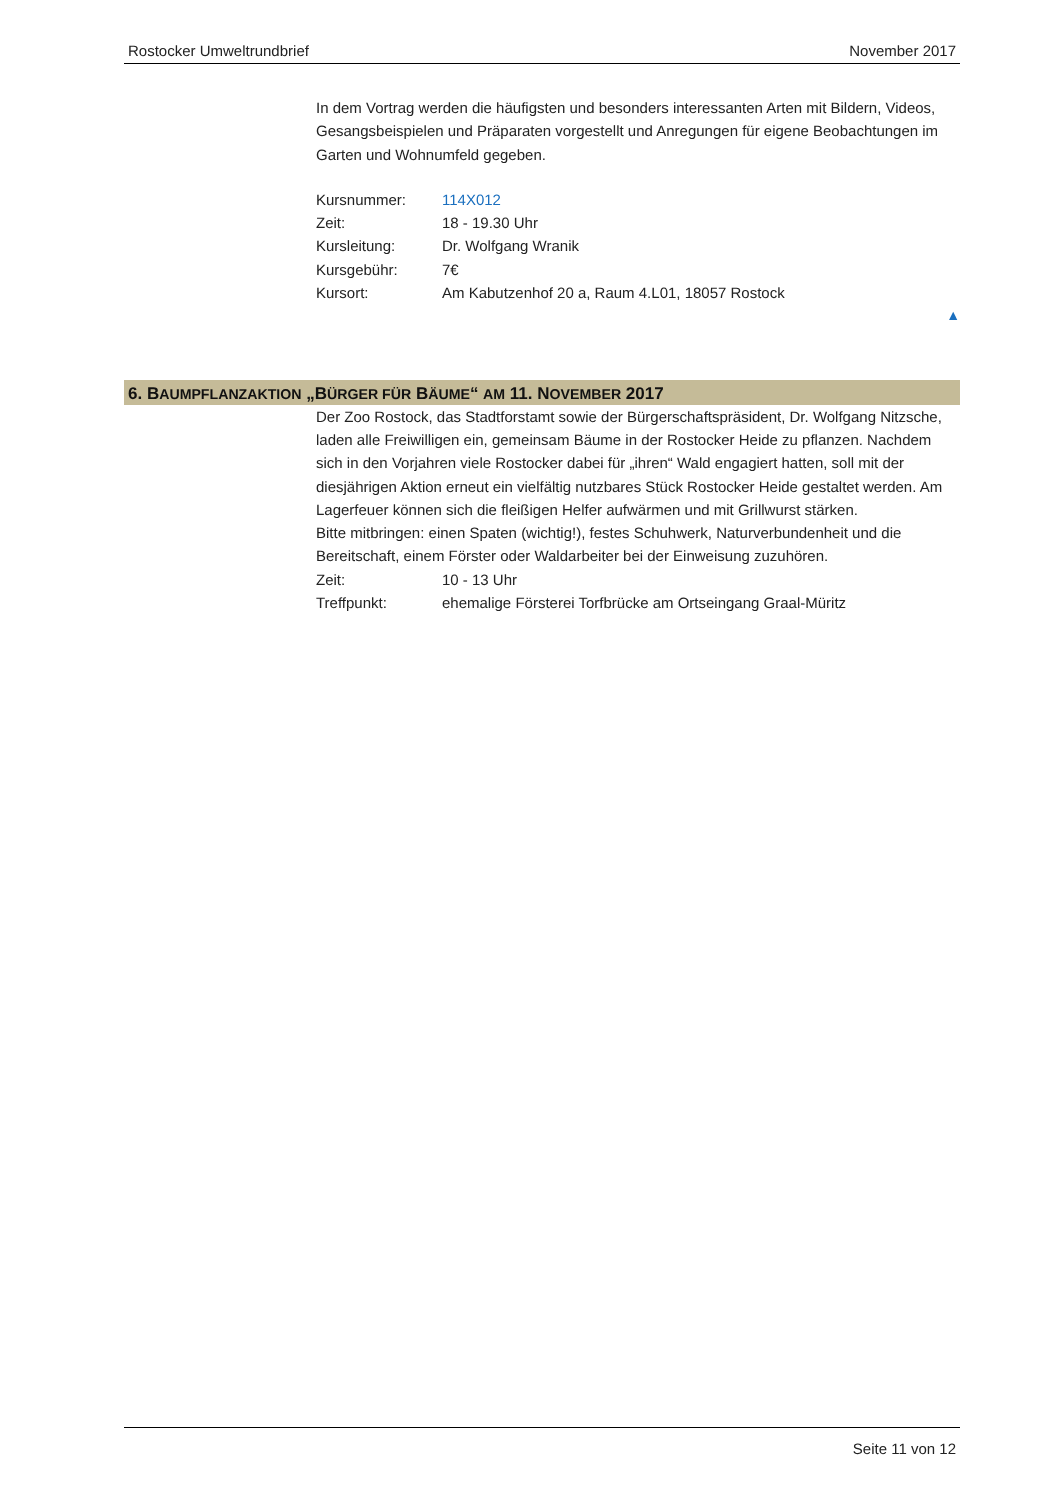Rostocker Umweltrundbrief November 2017
In dem Vortrag werden die häufigsten und besonders interessanten Arten mit Bildern, Videos, Gesangsbeispielen und Präparaten vorgestellt und Anregungen für eigene Beobachtungen im Garten und Wohnumfeld gegeben.
Kursnummer: 114X012
Zeit: 18 - 19.30 Uhr
Kursleitung: Dr. Wolfgang Wranik
Kursgebühr: 7€
Kursort: Am Kabutzenhof 20 a, Raum 4.L01, 18057 Rostock
▲
6. BAUMPFLANZAKTION „BÜRGER FÜR BÄUME“ AM 11. NOVEMBER 2017
Der Zoo Rostock, das Stadtforstamt sowie der Bürgerschaftspräsident, Dr. Wolfgang Nitzsche, laden alle Freiwilligen ein, gemeinsam Bäume in der Rostocker Heide zu pflanzen. Nachdem sich in den Vorjahren viele Rostocker dabei für „ihren“ Wald engagiert hatten, soll mit der diesjährigen Aktion erneut ein vielfältig nutzbares Stück Rostocker Heide gestaltet werden. Am Lagerfeuer können sich die fleißigen Helfer aufwärmen und mit Grillwurst stärken.
Bitte mitbringen: einen Spaten (wichtig!), festes Schuhwerk, Naturverbundenheit und die Bereitschaft, einem Förster oder Waldarbeiter bei der Einweisung zuzuhören.
Zeit: 10 - 13 Uhr
Treffpunkt: ehemalige Försterei Torfbrücke am Ortseingang Graal-Müritz
Seite 11 von 12